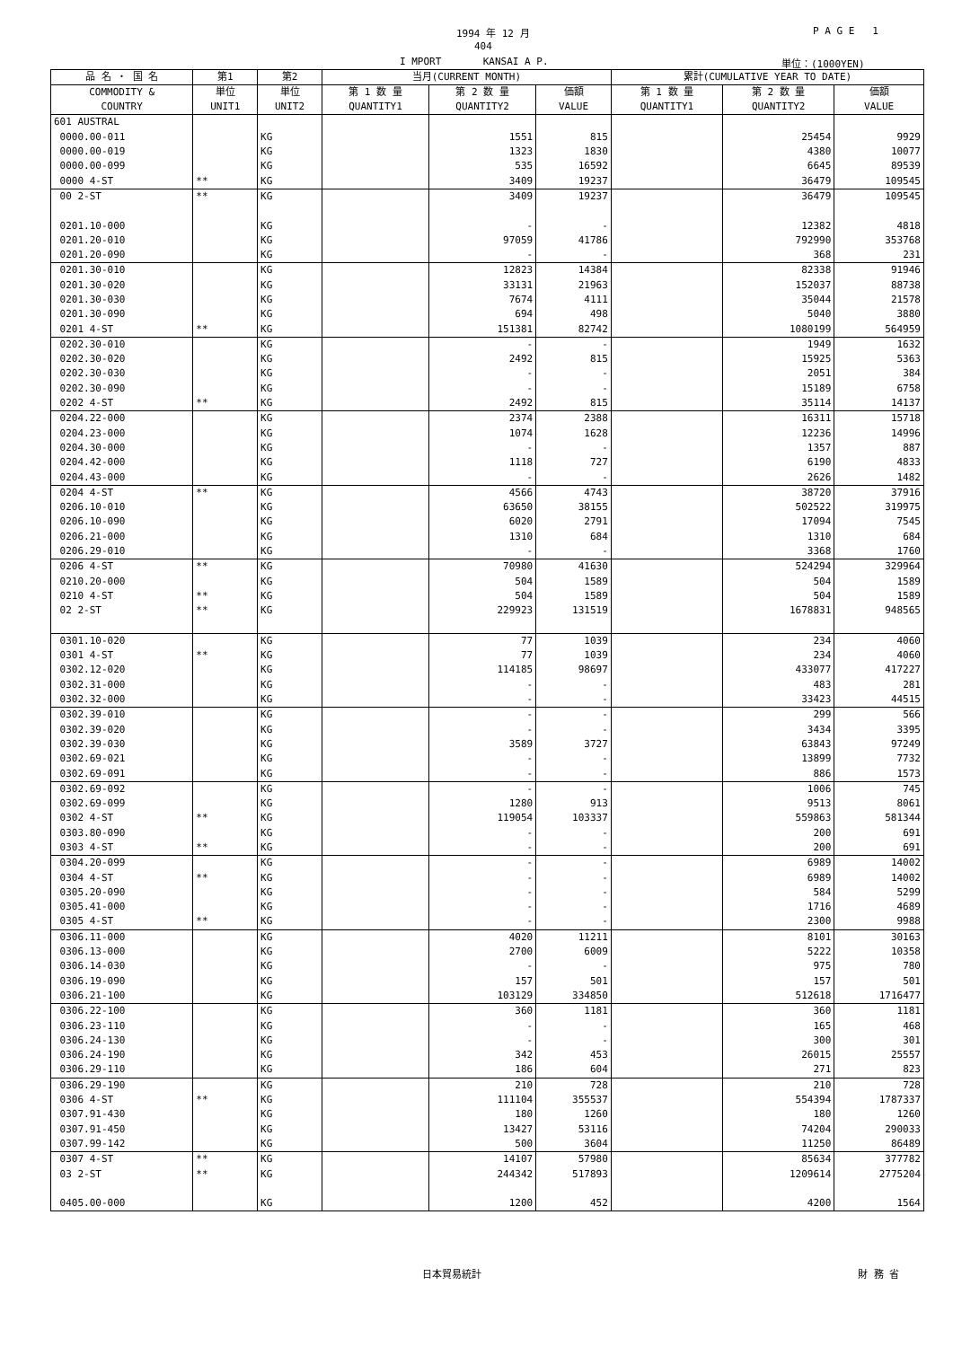1994 年 12 月 P A G E 1
404
I MPORT KANSAI A P. 単位：(1000YEN)
| 品 名 ・ 国 名 | 第1 | 第2 | 当月(CURRENT MONTH) | | | 累計(CUMULATIVE YEAR TO DATE) | | |
| --- | --- | --- | --- | --- | --- | --- | --- | --- |
| COMMODITY & COUNTRY | 単位 UNIT1 | 単位 UNIT2 | 第 1 数 量 QUANTITY1 | 第 2 数 量 QUANTITY2 | 価額 VALUE | 第 1 数 量 QUANTITY1 | 第 2 数 量 QUANTITY2 | 価額 VALUE |
| 601 AUSTRAL | | | | | | | | |
| 0000.00-011 | | KG | | 1551 | 815 | | 25454 | 9929 |
| 0000.00-019 | | KG | | 1323 | 1830 | | 4380 | 10077 |
| 0000.00-099 | | KG | | 535 | 16592 | | 6645 | 89539 |
| 0000 4-ST | ** | KG | | 3409 | 19237 | | 36479 | 109545 |
| 00 2-ST | ** | KG | | 3409 | 19237 | | 36479 | 109545 |
| 0201.10-000 | | KG | | - | - | | 12382 | 4818 |
| 0201.20-010 | | KG | | 97059 | 41786 | | 792990 | 353768 |
| 0201.20-090 | | KG | | - | - | | 368 | 231 |
| 0201.30-010 | | KG | | 12823 | 14384 | | 82338 | 91946 |
| 0201.30-020 | | KG | | 33131 | 21963 | | 152037 | 88738 |
| 0201.30-030 | | KG | | 7674 | 4111 | | 35044 | 21578 |
| 0201.30-090 | | KG | | 694 | 498 | | 5040 | 3880 |
| 0201 4-ST | ** | KG | | 151381 | 82742 | | 1080199 | 564959 |
| 0202.30-010 | | KG | | - | - | | 1949 | 1632 |
| 0202.30-020 | | KG | | 2492 | 815 | | 15925 | 5363 |
| 0202.30-030 | | KG | | - | - | | 2051 | 384 |
| 0202.30-090 | | KG | | - | - | | 15189 | 6758 |
| 0202 4-ST | ** | KG | | 2492 | 815 | | 35114 | 14137 |
| 0204.22-000 | | KG | | 2374 | 2388 | | 16311 | 15718 |
| 0204.23-000 | | KG | | 1074 | 1628 | | 12236 | 14996 |
| 0204.30-000 | | KG | | - | - | | 1357 | 887 |
| 0204.42-000 | | KG | | 1118 | 727 | | 6190 | 4833 |
| 0204.43-000 | | KG | | - | - | | 2626 | 1482 |
| 0204 4-ST | ** | KG | | 4566 | 4743 | | 38720 | 37916 |
| 0206.10-010 | | KG | | 63650 | 38155 | | 502522 | 319975 |
| 0206.10-090 | | KG | | 6020 | 2791 | | 17094 | 7545 |
| 0206.21-000 | | KG | | 1310 | 684 | | 1310 | 684 |
| 0206.29-010 | | KG | | - | - | | 3368 | 1760 |
| 0206 4-ST | ** | KG | | 70980 | 41630 | | 524294 | 329964 |
| 0210.20-000 | | KG | | 504 | 1589 | | 504 | 1589 |
| 0210 4-ST | ** | KG | | 504 | 1589 | | 504 | 1589 |
| 02 2-ST | ** | KG | | 229923 | 131519 | | 1678831 | 948565 |
| 0301.10-020 | | KG | | 77 | 1039 | | 234 | 4060 |
| 0301 4-ST | ** | KG | | 77 | 1039 | | 234 | 4060 |
| 0302.12-020 | | KG | | 114185 | 98697 | | 433077 | 417227 |
| 0302.31-000 | | KG | | - | - | | 483 | 281 |
| 0302.32-000 | | KG | | - | - | | 33423 | 44515 |
| 0302.39-010 | | KG | | - | - | | 299 | 566 |
| 0302.39-020 | | KG | | - | - | | 3434 | 3395 |
| 0302.39-030 | | KG | | 3589 | 3727 | | 63843 | 97249 |
| 0302.69-021 | | KG | | - | - | | 13899 | 7732 |
| 0302.69-091 | | KG | | - | - | | 886 | 1573 |
| 0302.69-092 | | KG | | - | - | | 1006 | 745 |
| 0302.69-099 | | KG | | 1280 | 913 | | 9513 | 8061 |
| 0302 4-ST | ** | KG | | 119054 | 103337 | | 559863 | 581344 |
| 0303.80-090 | | KG | | - | - | | 200 | 691 |
| 0303 4-ST | ** | KG | | - | - | | 200 | 691 |
| 0304.20-099 | | KG | | - | - | | 6989 | 14002 |
| 0304 4-ST | ** | KG | | - | - | | 6989 | 14002 |
| 0305.20-090 | | KG | | - | - | | 584 | 5299 |
| 0305.41-000 | | KG | | - | - | | 1716 | 4689 |
| 0305 4-ST | ** | KG | | - | - | | 2300 | 9988 |
| 0306.11-000 | | KG | | 4020 | 11211 | | 8101 | 30163 |
| 0306.13-000 | | KG | | 2700 | 6009 | | 5222 | 10358 |
| 0306.14-030 | | KG | | - | - | | 975 | 780 |
| 0306.19-090 | | KG | | 157 | 501 | | 157 | 501 |
| 0306.21-100 | | KG | | 103129 | 334850 | | 512618 | 1716477 |
| 0306.22-100 | | KG | | 360 | 1181 | | 360 | 1181 |
| 0306.23-110 | | KG | | - | - | | 165 | 468 |
| 0306.24-130 | | KG | | - | - | | 300 | 301 |
| 0306.24-190 | | KG | | 342 | 453 | | 26015 | 25557 |
| 0306.29-110 | | KG | | 186 | 604 | | 271 | 823 |
| 0306.29-190 | | KG | | 210 | 728 | | 210 | 728 |
| 0306 4-ST | ** | KG | | 111104 | 355537 | | 554394 | 1787337 |
| 0307.91-430 | | KG | | 180 | 1260 | | 180 | 1260 |
| 0307.91-450 | | KG | | 13427 | 53116 | | 74204 | 290033 |
| 0307.99-142 | | KG | | 500 | 3604 | | 11250 | 86489 |
| 0307 4-ST | ** | KG | | 14107 | 57980 | | 85634 | 377782 |
| 03 2-ST | ** | KG | | 244342 | 517893 | | 1209614 | 2775204 |
| 0405.00-000 | | KG | | 1200 | 452 | | 4200 | 1564 |
日本貿易統計 財 務 省